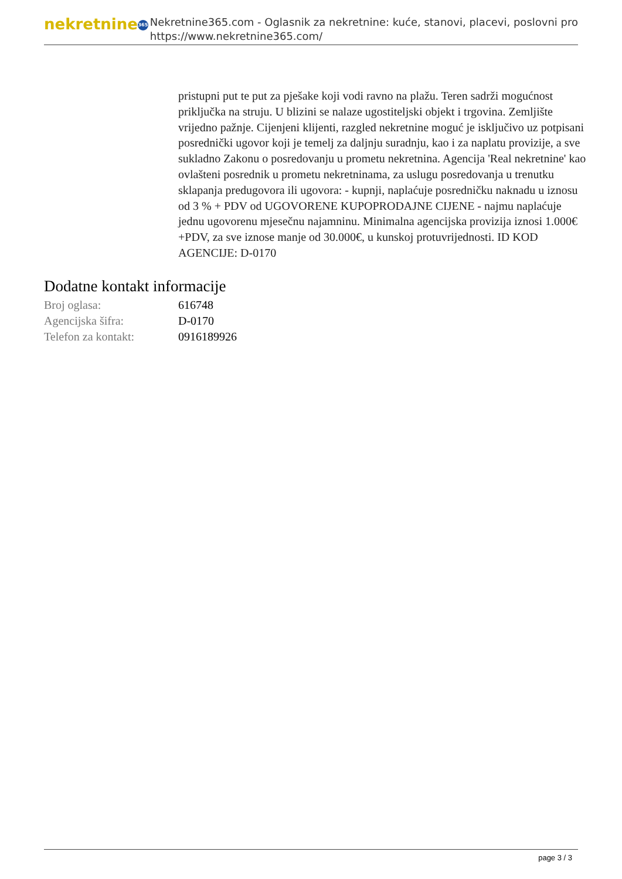nekretnine 365
Nekretnine365.com - Oglasnik za nekretnine: kuće, stanovi, placevi, poslovni pro
https://www.nekretnine365.com/
pristupni put te put za pješake koji vodi ravno na plažu. Teren sadrži mogućnost priključka na struju. U blizini se nalaze ugostiteljski objekt i trgovina. Zemljište vrijedno pažnje. Cijenjeni klijenti, razgled nekretnine moguć je isključivo uz potpisani posrednički ugovor koji je temelj za daljnju suradnju, kao i za naplatu provizije, a sve sukladno Zakonu o posredovanju u prometu nekretnina. Agencija 'Real nekretnine' kao ovlašteni posrednik u prometu nekretninama, za uslugu posredovanja u trenutku sklapanja predugovora ili ugovora: - kupnji, naplaćuje posredničku naknadu u iznosu od 3 % + PDV od UGOVORENE KUPOPRODAJNE CIJENE - najmu naplaćuje jednu ugovorenu mjesečnu najamninu. Minimalna agencijska provizija iznosi 1.000€ +PDV, za sve iznose manje od 30.000€, u kunskoj protuvrijednosti. ID KOD AGENCIJE: D-0170
Dodatne kontakt informacije
| Broj oglasa: | 616748 |
| Agencijska šifra: | D-0170 |
| Telefon za kontakt: | 0916189926 |
page 3 / 3